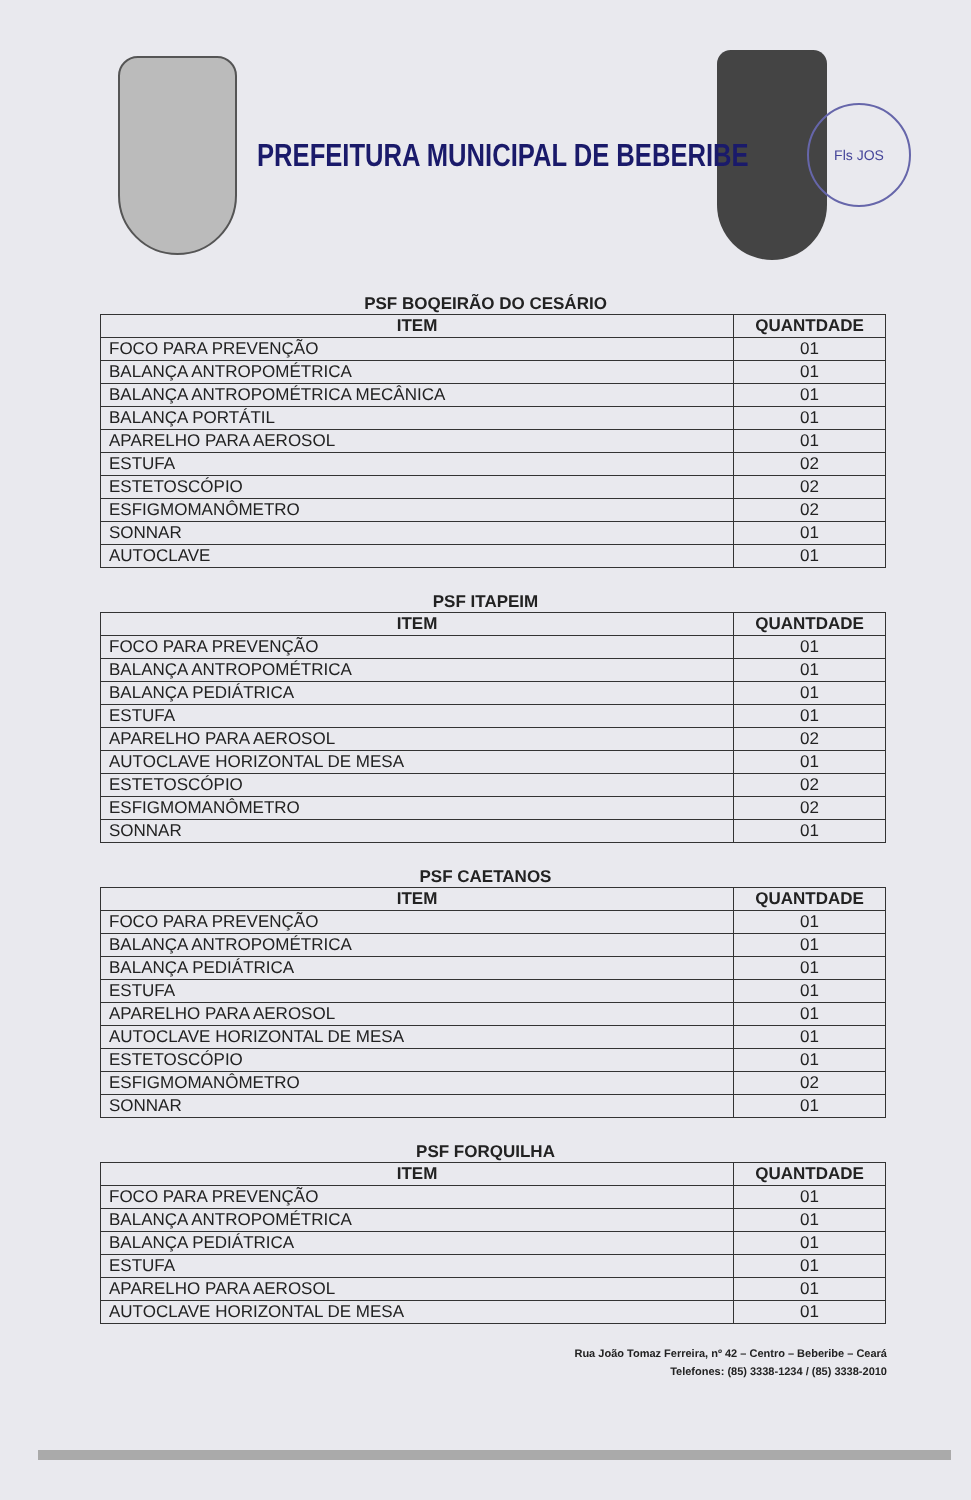PREFEITURA MUNICIPAL DE BEBERIBE
Fls JOS
PSF BOQEIRÃO DO CESÁRIO
| ITEM | QUANTDADE |
| --- | --- |
| FOCO PARA PREVENÇÃO | 01 |
| BALANÇA ANTROPOMÉTRICA | 01 |
| BALANÇA ANTROPOMÉTRICA MECÂNICA | 01 |
| BALANÇA PORTÁTIL | 01 |
| APARELHO PARA AEROSOL | 01 |
| ESTUFA | 02 |
| ESTETOSCÓPIO | 02 |
| ESFIGMOMANÔMETRO | 02 |
| SONNAR | 01 |
| AUTOCLAVE | 01 |
PSF ITAPEIM
| ITEM | QUANTDADE |
| --- | --- |
| FOCO PARA PREVENÇÃO | 01 |
| BALANÇA ANTROPOMÉTRICA | 01 |
| BALANÇA PEDIÁTRICA | 01 |
| ESTUFA | 01 |
| APARELHO PARA AEROSOL | 02 |
| AUTOCLAVE HORIZONTAL DE MESA | 01 |
| ESTETOSCÓPIO | 02 |
| ESFIGMOMANÔMETRO | 02 |
| SONNAR | 01 |
PSF CAETANOS
| ITEM | QUANTDADE |
| --- | --- |
| FOCO PARA PREVENÇÃO | 01 |
| BALANÇA ANTROPOMÉTRICA | 01 |
| BALANÇA PEDIÁTRICA | 01 |
| ESTUFA | 01 |
| APARELHO PARA AEROSOL | 01 |
| AUTOCLAVE HORIZONTAL DE MESA | 01 |
| ESTETOSCÓPIO | 01 |
| ESFIGMOMANÔMETRO | 02 |
| SONNAR | 01 |
PSF FORQUILHA
| ITEM | QUANTDADE |
| --- | --- |
| FOCO PARA PREVENÇÃO | 01 |
| BALANÇA ANTROPOMÉTRICA | 01 |
| BALANÇA PEDIÁTRICA | 01 |
| ESTUFA | 01 |
| APARELHO PARA AEROSOL | 01 |
| AUTOCLAVE HORIZONTAL DE MESA | 01 |
Rua João Tomaz Ferreira, nº 42 – Centro – Beberibe – Ceará
Telefones: (85) 3338-1234 / (85) 3338-2010